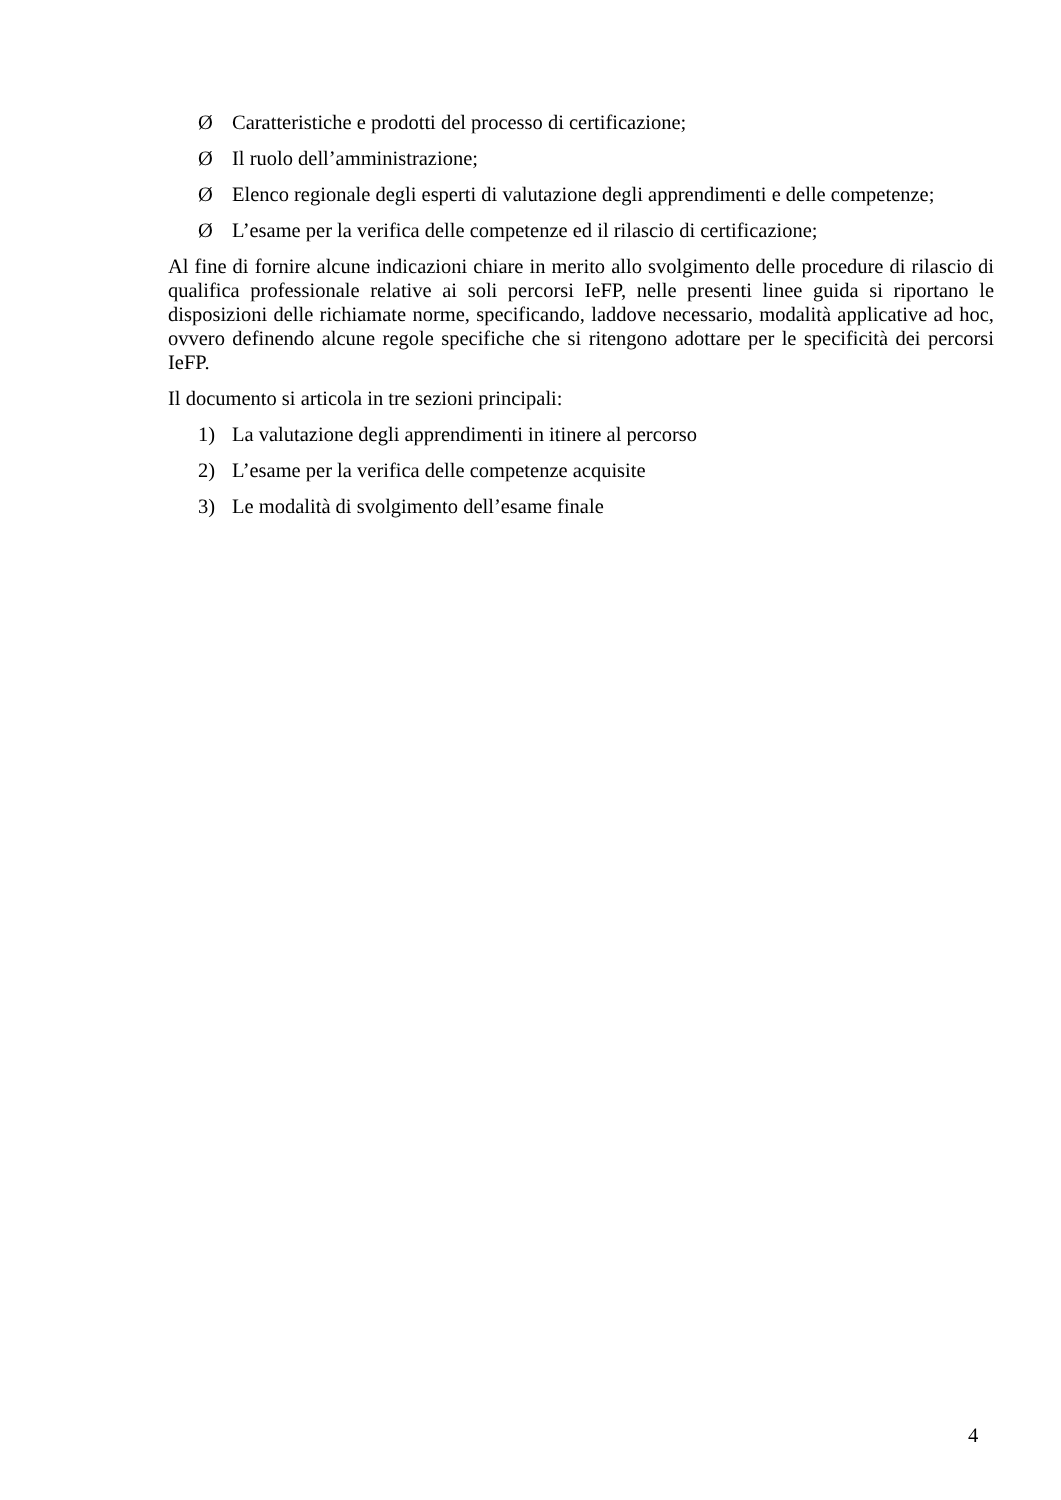Ø Caratteristiche e prodotti del processo di certificazione;
Ø Il ruolo dell’amministrazione;
Ø Elenco regionale degli esperti di valutazione degli apprendimenti e delle competenze;
Ø L’esame per la verifica delle competenze ed il rilascio di certificazione;
Al fine di fornire alcune indicazioni chiare in merito allo svolgimento delle procedure di rilascio di qualifica professionale relative ai soli percorsi IeFP, nelle presenti linee guida si riportano le disposizioni delle richiamate norme, specificando, laddove necessario, modalità applicative ad hoc, ovvero definendo alcune regole specifiche che si ritengono adottare per le specificità dei percorsi IeFP.
Il documento si articola in tre sezioni principali:
1) La valutazione degli apprendimenti in itinere al percorso
2) L’esame per la verifica delle competenze acquisite
3) Le modalità di svolgimento dell’esame finale
4